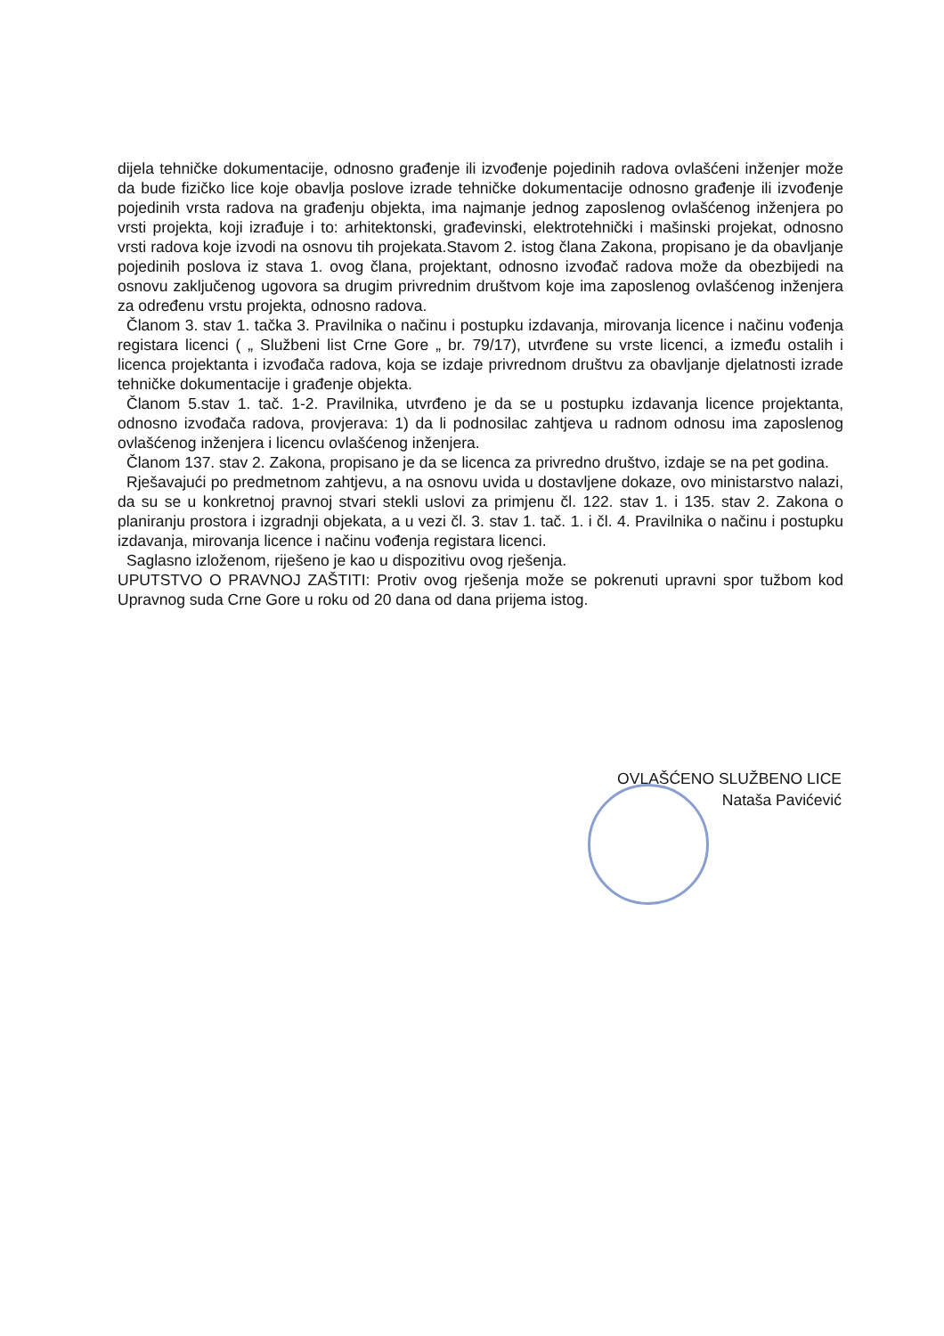dijela tehničke dokumentacije, odnosno građenje ili izvođenje pojedinih radova ovlašćeni inženjer može da bude fizičko lice koje obavlja poslove izrade tehničke dokumentacije odnosno građenje ili izvođenje pojedinih vrsta radova na građenju objekta, ima najmanje jednog zaposlenog ovlašćenog inženjera po vrsti projekta, koji izrađuje i to: arhitektonski, građevinski, elektrotehnički i mašinski projekat, odnosno vrsti radova koje izvodi na osnovu tih projekata.Stavom 2. istog člana Zakona, propisano je da obavljanje pojedinih poslova iz stava 1. ovog člana, projektant, odnosno izvođač radova može da obezbijedi na osnovu zaključenog ugovora sa drugim privrednim društvom koje ima zaposlenog ovlašćenog inženjera za određenu vrstu projekta, odnosno radova.
Članom 3. stav 1. tačka 3. Pravilnika o načinu i postupku izdavanja, mirovanja licence i načinu vođenja registara licenci ( „ Službeni list Crne Gore „ br. 79/17), utvrđene su vrste licenci, a između ostalih i licenca projektanta i izvođača radova, koja se izdaje privrednom društvu za obavljanje djelatnosti izrade tehničke dokumentacije i građenje objekta.
Članom 5.stav 1. tač. 1-2. Pravilnika, utvrđeno je da se u postupku izdavanja licence projektanta, odnosno izvođača radova, provjerava: 1) da li podnosilac zahtjeva u radnom odnosu ima zaposlenog ovlašćenog inženjera i licencu ovlašćenog inženjera.
Članom 137. stav 2. Zakona, propisano je da se licenca za privredno društvo, izdaje se na pet godina.
Rješavajući po predmetnom zahtjevu, a na osnovu uvida u dostavljene dokaze, ovo ministarstvo nalazi, da su se u konkretnoj pravnoj stvari stekli uslovi za primjenu čl. 122. stav 1. i 135. stav 2. Zakona o planiranju prostora i izgradnji objekata, a u vezi čl. 3. stav 1. tač. 1. i čl. 4. Pravilnika o načinu i postupku izdavanja, mirovanja licence i načinu vođenja registara licenci.
Saglasno izloženom, riješeno je kao u dispozitivu ovog rješenja.
UPUTSTVO O PRAVNOJ ZAŠTITI: Protiv ovog rješenja može se pokrenuti upravni spor tužbom kod Upravnog suda Crne Gore u roku od 20 dana od dana prijema istog.
OVLAŠĆENO SLUŽBENO LICE
Nataša Pavićević